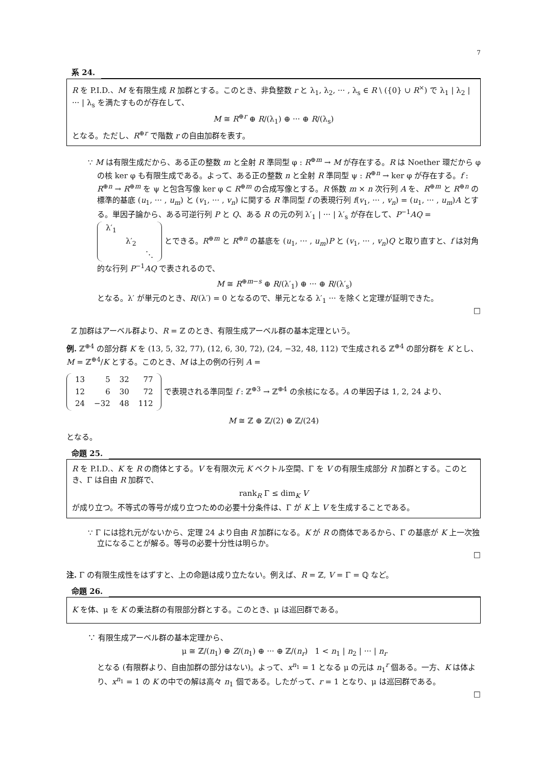7
系 24.
R を P.I.D.、M を有限生成 R 加群とする。このとき、非負整数 r と λ<sub>1</sub>, λ<sub>2</sub>, ··· , λ<sub>s</sub> ∈ R \ ({0} ∪ R<sup>×</sup>) で λ<sub>1</sub> | λ<sub>2</sub> | ··· | λ<sub>s</sub> を満たすものが存在して、
M ≅ R<sup>⊕r</sup> ⊕ R/(λ<sub>1</sub>) ⊕ ··· ⊕ R/(λ<sub>s</sub>)
となる。ただし、R<sup>⊕r</sup> で階数 r の自由加群を表す。
∵ M は有限生成だから、ある正の整数 m と全射 R 準同型 φ : R<sup>⊕m</sup> → M が存在する。R は Noether 環だから φ の核 ker φ も有限生成である。よって、ある正の整数 n と全射 R 準同型 ψ : R<sup>⊕n</sup> → ker φ が存在する。f : R<sup>⊕n</sup> → R<sup>⊕m</sup> を ψ と包含写像 ker φ ⊂ R<sup>⊕m</sup> の合成写像とする。R 係数 m × n 次行列 A を、R<sup>⊕m</sup> と R<sup>⊕n</sup> の標準的基底 (u<sub>1</sub>, ··· , u<sub>m</sub>) と (v<sub>1</sub>, ··· , v<sub>n</sub>) に関する R 準同型 f の表現行列 f(v<sub>1</sub>, ··· , v<sub>n</sub>) = (u<sub>1</sub>, ··· , u<sub>m</sub>)A とする。単因子論から、ある可逆行列 P と Q、ある R の元の列 λ′<sub>1</sub> | ··· | λ′<sub>s</sub> が存在して、P<sup>−1</sup>AQ =
| λ′<sub>1</sub> | | |
| | λ′<sub>2</sub> | |
| | | ⋱ |
とできる。R<sup>⊕m</sup> と R<sup>⊕n</sup> の基底を (u<sub>1</sub>, ··· , u<sub>m</sub>)P と (v<sub>1</sub>, ··· , v<sub>n</sub>)Q と取り直すと、f は対角的な行列 P<sup>−1</sup>AQ で表されるので、
M ≅ R<sup>⊕m−s</sup> ⊕ R/(λ′<sub>1</sub>) ⊕ ··· ⊕ R/(λ′<sub>s</sub>)
となる。λ′ が単元のとき、R/(λ′) = 0 となるので、単元となる λ′<sub>1</sub> ··· を除くと定理が証明できた。
□
ℤ 加群はアーベル群より、R = ℤ のとき、有限生成アーベル群の基本定理という。
例. ℤ<sup>⊕4</sup> の部分群 K を (13, 5, 32, 77), (12, 6, 30, 72), (24, −32, 48, 112) で生成される ℤ<sup>⊕4</sup> の部分群を K とし、M = ℤ<sup>⊕4</sup>/K とする。このとき、M は上の例の行列 A =
| 13 | 5 | 32 | 77 |
| 12 | 6 | 30 | 72 |
| 24 | −32 | 48 | 112 |
で表現される準同型 f : ℤ<sup>⊕3</sup> → ℤ<sup>⊕4</sup> の余核になる。A の単因子は 1, 2, 24 より、
M ≅ ℤ ⊕ ℤ/(2) ⊕ ℤ/(24)
となる。
命題 25.
R を P.I.D.、K を R の商体とする。V を有限次元 K ベクトル空間、Γ を V の有限生成部分 R 加群とする。このとき、Γ は自由 R 加群で、
rank<sub>R</sub> Γ ≤ dim<sub>K</sub> V
が成り立つ。不等式の等号が成り立つための必要十分条件は、Γ が K 上 V を生成することである。
∵ Γ には捻れ元がないから、定理 24 より自由 R 加群になる。K が R の商体であるから、Γ の基底が K 上一次独立になることが解る。等号の必要十分性は明らか。
□
注. Γ の有限生成性をはずすと、上の命題は成り立たない。例えば、R = ℤ, V = Γ = ℚ など。
命題 26.
K を体、μ を K の乗法群の有限部分群とする。このとき、μ は巡回群である。
∵ 有限生成アーベル群の基本定理から、
μ ≅ ℤ/(n<sub>1</sub>) ⊕ Z/(n<sub>1</sub>) ⊕ ··· ⊕ ℤ/(n<sub>r</sub>) 1 < n<sub>1</sub> | n<sub>2</sub> | ··· | n<sub>r</sub>
となる (有限群より、自由加群の部分はない)。よって、x<sup>n<sub>1</sub></sup> = 1 となる μ の元は n<sub>1</sub><sup>r</sup> 個ある。一方、K は体より、x<sup>n<sub>1</sub></sup> = 1 の K の中での解は高々 n<sub>1</sub> 個である。したがって、r = 1 となり、μ は巡回群である。
□